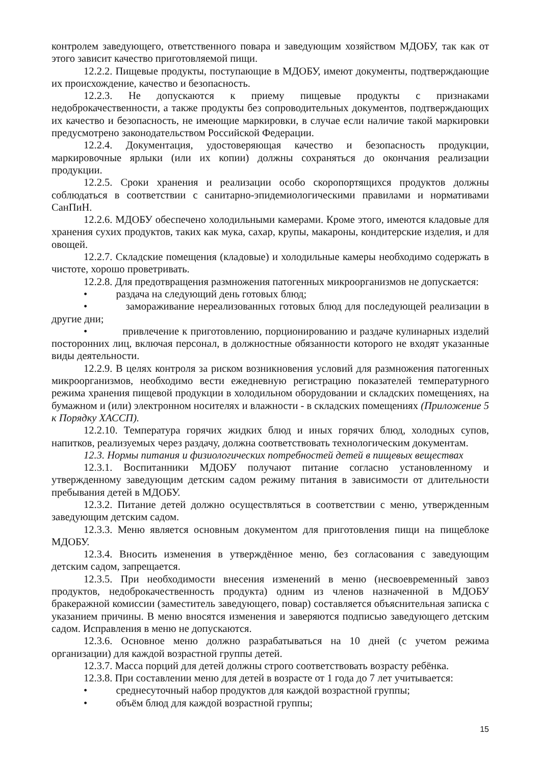контролем заведующего, ответственного повара и заведующим хозяйством МДОБУ, так как от этого зависит качество приготовляемой пищи.
12.2.2. Пищевые продукты, поступающие в МДОБУ, имеют документы, подтверждающие их происхождение, качество и безопасность.
12.2.3. Не допускаются к приему пищевые продукты с признаками недоброкачественности, а также продукты без сопроводительных документов, подтверждающих их качество и безопасность, не имеющие маркировки, в случае если наличие такой маркировки предусмотрено законодательством Российской Федерации.
12.2.4. Документация, удостоверяющая качество и безопасность продукции, маркировочные ярлыки (или их копии) должны сохраняться до окончания реализации продукции.
12.2.5. Сроки хранения и реализации особо скоропортящихся продуктов должны соблюдаться в соответствии с санитарно-эпидемиологическими правилами и нормативами СанПиН.
12.2.6. МДОБУ обеспечено холодильными камерами. Кроме этого, имеются кладовые для хранения сухих продуктов, таких как мука, сахар, крупы, макароны, кондитерские изделия, и для овощей.
12.2.7. Складские помещения (кладовые) и холодильные камеры необходимо содержать в чистоте, хорошо проветривать.
12.2.8. Для предотвращения размножения патогенных микроорганизмов не допускается:
• раздача на следующий день готовых блюд;
• замораживание нереализованных готовых блюд для последующей реализации в другие дни;
• привлечение к приготовлению, порционированию и раздаче кулинарных изделий посторонних лиц, включая персонал, в должностные обязанности которого не входят указанные виды деятельности.
12.2.9. В целях контроля за риском возникновения условий для размножения патогенных микроорганизмов, необходимо вести ежедневную регистрацию показателей температурного режима хранения пищевой продукции в холодильном оборудовании и складских помещениях, на бумажном и (или) электронном носителях и влажности - в складских помещениях (Приложение 5 к Порядку ХАССП).
12.2.10. Температура горячих жидких блюд и иных горячих блюд, холодных супов, напитков, реализуемых через раздачу, должна соответствовать технологическим документам.
12.3. Нормы питания и физиологических потребностей детей в пищевых веществах
12.3.1. Воспитанники МДОБУ получают питание согласно установленному и утвержденному заведующим детским садом режиму питания в зависимости от длительности пребывания детей в МДОБУ.
12.3.2. Питание детей должно осуществляться в соответствии с меню, утвержденным заведующим детским садом.
12.3.3. Меню является основным документом для приготовления пищи на пищеблоке МДОБУ.
12.3.4. Вносить изменения в утверждённое меню, без согласования с заведующим детским садом, запрещается.
12.3.5. При необходимости внесения изменений в меню (несвоевременный завоз продуктов, недоброкачественность продукта) одним из членов назначенной в МДОБУ бракеражной комиссии (заместитель заведующего, повар) составляется объяснительная записка с указанием причины. В меню вносятся изменения и заверяются подписью заведующего детским садом. Исправления в меню не допускаются.
12.3.6. Основное меню должно разрабатываться на 10 дней (с учетом режима организации) для каждой возрастной группы детей.
12.3.7. Масса порций для детей должны строго соответствовать возрасту ребёнка.
12.3.8. При составлении меню для детей в возрасте от 1 года до 7 лет учитывается:
• среднесуточный набор продуктов для каждой возрастной группы;
• объём блюд для каждой возрастной группы;
15